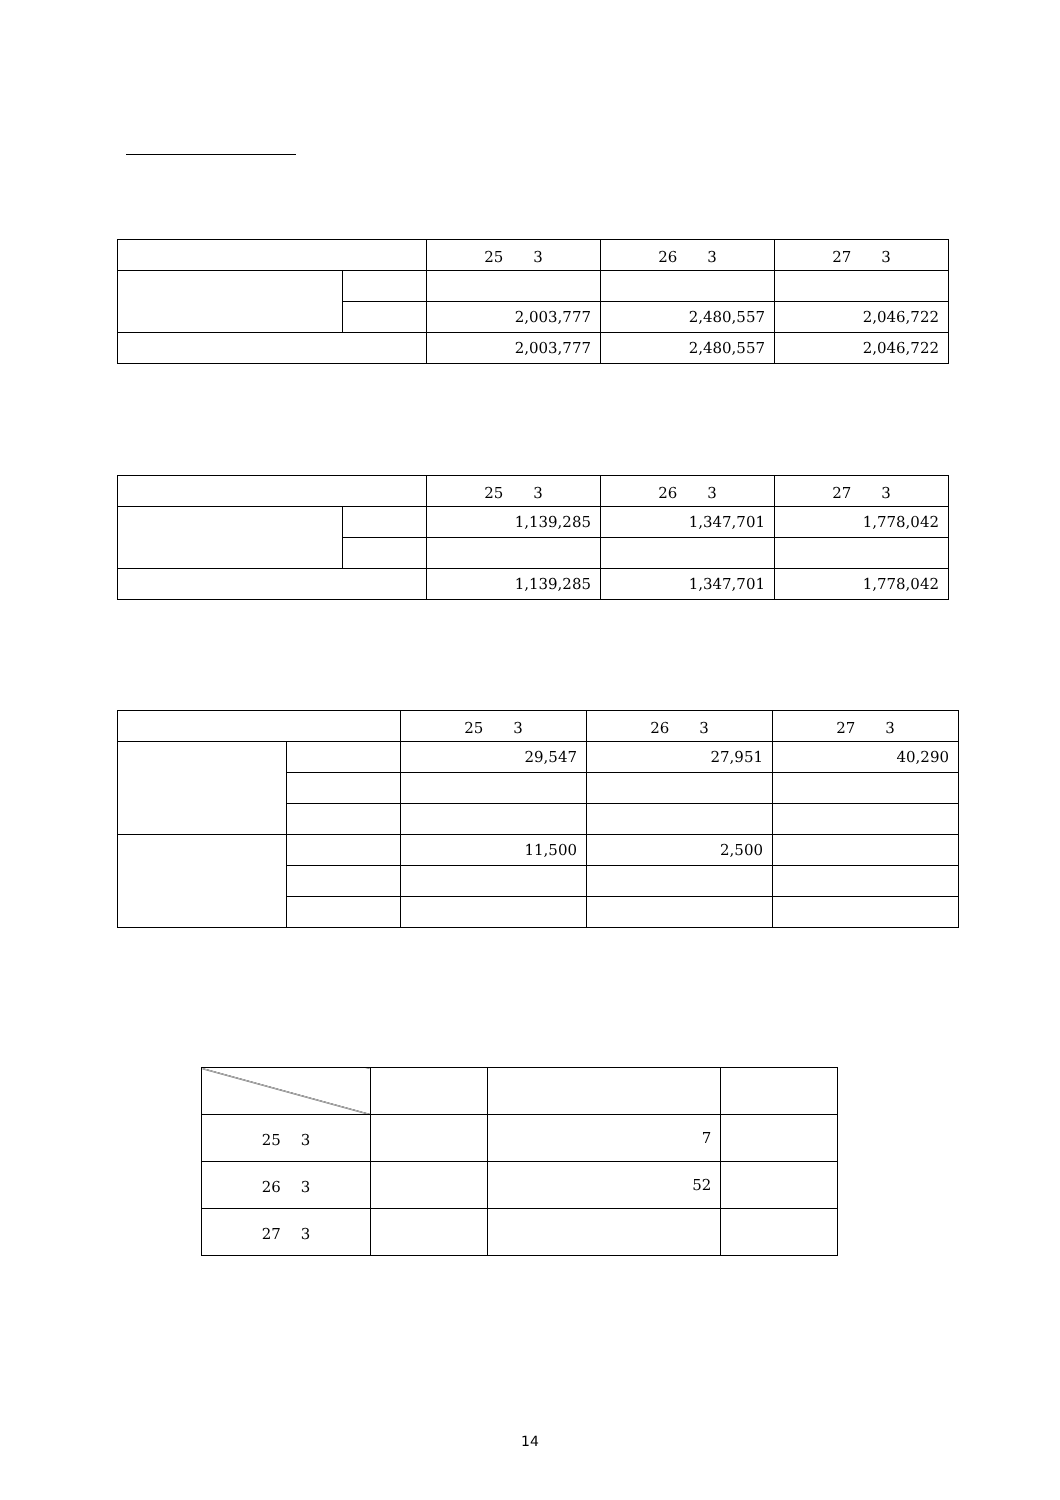| | | 25 3 | 26 3 | 27 3 |
| | | 2,003,777 | 2,480,557 | 2,046,722 |
| | | 2,003,777 | 2,480,557 | 2,046,722 |
| | | 25 3 | 26 3 | 27 3 |
| | | 1,139,285 | 1,347,701 | 1,778,042 |
| | | 1,139,285 | 1,347,701 | 1,778,042 |
| | | 25 3 | 26 3 | 27 3 |
| | | 29,547 | 27,951 | 40,290 |
| | | 11,500 | 2,500 | |
| 25 3 | | 7 | |
| 26 3 | | 52 | |
| 27 3 | | | |
14